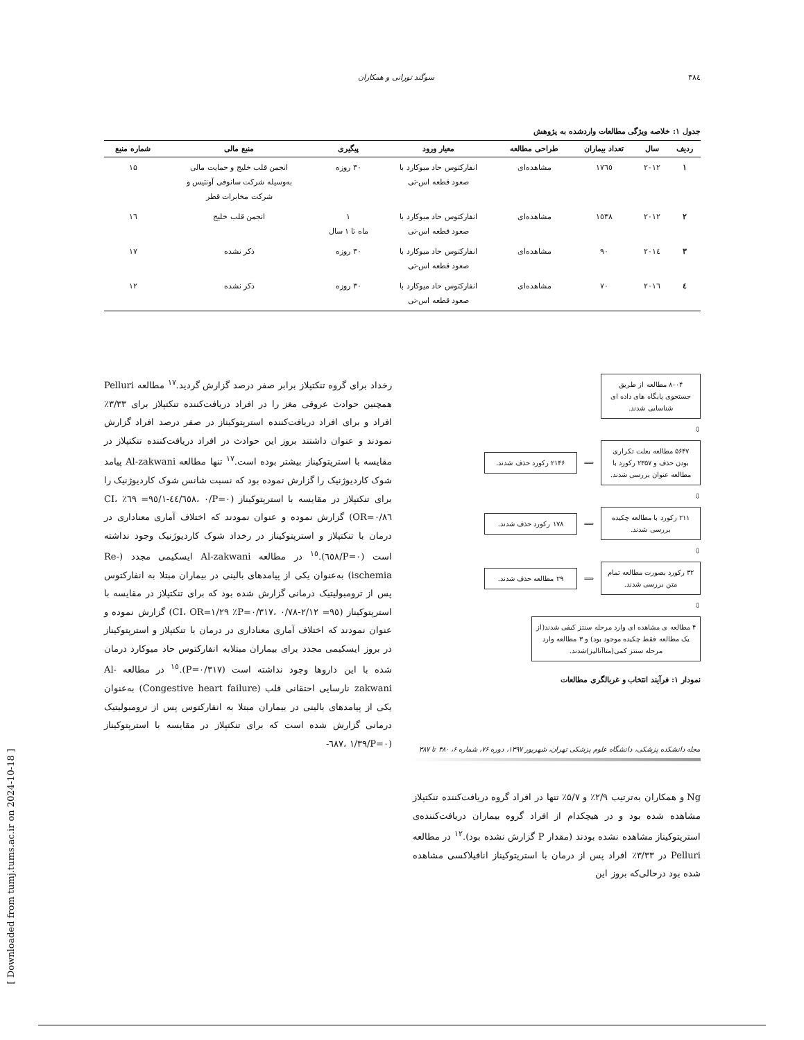۳۸٤ سوگند تورانی و همکاران
جدول ۱: خلاصه ویژگی مطالعات واردشده به پژوهش
| ردیف | سال | تعداد بیماران | طراحی مطالعه | معیار ورود | پیگیری | منبع مالی | شماره منبع |
| --- | --- | --- | --- | --- | --- | --- | --- |
| ۱ | ۲۰۱۲ | ۱۷٦٥ | مشاهده‌ای | انفارکتوس حاد میوکارد با صعود قطعه اس-تی | ۳۰ روزه | انجمن قلب خلیج و حمایت مالی به‌وسیله شرکت سانوفی آونتیس و شرکت مخابرات قطر | ۱۵ |
| ۲ | ۲۰۱۲ | ۱٥۳۸ | مشاهده‌ای | انفارکتوس حاد میوکارد با صعود قطعه اس-تی | ۱ ماه تا ۱ سال | انجمن قلب خلیج | ۱٦ |
| ۳ | ۲۰۱٤ | ۹۰ | مشاهده‌ای | انفارکتوس حاد میوکارد با صعود قطعه اس-تی | ۳۰ روزه | ذکر نشده | ۱۷ |
| ٤ | ۲۰۱٦ | ۷۰ | مشاهده‌ای | انفارکتوس حاد میوکارد با صعود قطعه اس-تی | ۳۰ روزه | ذکر نشده | ۱۲ |
۸۰۰۴ مطالعه از طریق جستجوی پایگاه های داده ای شناسایی شدند.
⇩
۵۶۴۷ مطالعه بعلت تکراری بودن حذف و ۲۳۵۷ رکورد با مطالعه عنوان بررسی شدند.
⟹
۲۱۴۶ رکورد حذف شدند.
⇩
۲۱۱ رکورد با مطالعه چکیده بررسی شدند.
⟹
۱۷۸ رکورد حذف شدند.
⇩
۳۲ رکورد بصورت مطالعه تمام متن بررسی شدند.
⟹
۲۹ مطالعه حذف شدند.
⇩
۴ مطالعه ی مشاهده ای وارد مرحله سنتز کیفی شدند(از یک مطالعه فقط چکیده موجود بود) و ۳ مطالعه وارد مرحله سنتز کمی(متاآنالیز)شدند.
نمودار ۱: فرآیند انتخاب و غربالگری مطالعات
Ng و همکاران به‌ترتیب ۲/۹٪ و ۵/۷٪ تنها در افراد گروه دریافت‌کننده تنکتپلاز مشاهده شده بود و در هیچکدام از افراد گروه بیماران دریافت‌کننده‌ی استرپتوکیناز مشاهده نشده بودند (مقدار P گزارش نشده بود).<sup>۱۲</sup> در مطالعه Pelluri در ۳/۳۳٪ افراد پس از درمان با استرپتوکیناز انافیلاکسی مشاهده شده بود درحالی‌که بروز این
رخداد برای گروه تنکتپلاز برابر صفر درصد گزارش گردید.<sup>۱۷</sup> مطالعه Pelluri همچنین حوادث عروقی مغز را در افراد دریافت‌کننده تنکتپلاز برای ۳/۳۳٪ افراد و برای افراد دریافت‌کننده استرپتوکیناز در صفر درصد افراد گزارش نمودند و عنوان داشتند بروز این حوادث در افراد دریافت‌کننده تنکتپلاز در مقایسه با استرپتوکیناز بیشتر بوده است.<sup>۱۷</sup> تنها مطالعه Al-zakwani پیامد شوک کاردیوژنیک را گزارش نموده بود که نسبت شانس شوک کاردیوژنیک را برای تنکتپلاز در مقایسه با استرپتوکیناز (P=۰/٦٥۸، ۰/٤٤-۱/٦۹ =۹٥٪ CI، OR=۰/۸٦) گزارش نموده و عنوان نمودند که اختلاف آماری معناداری در درمان با تنکتپلاز و استرپتوکیناز در رخداد شوک کاردیوژنیک وجود نداشته است (P=۰/٦٥۸).<sup>۱٥</sup> در مطالعه Al-zakwani ایسکیمی مجدد (Re-ischemia) به‌عنوان یکی از پیامدهای بالینی در بیماران مبتلا به انفارکتوس پس از ترومبولیتیک درمانی گزارش شده بود که برای تنکتپلاز در مقایسه با استرپتوکیناز (P=۰/۳۱۷، ۰/۷۸-۲/۱۲ =۹٥٪ CI، OR=۱/۲۹) گزارش نموده و عنوان نمودند که اختلاف آماری معناداری در درمان با تنکتپلاز و استرپتوکیناز در بروز ایسکیمی مجدد برای بیماران مبتلابه انفارکتوس حاد میوکارد درمان شده با این داروها وجود نداشته است (P=۰/۳۱۷).<sup>۱٥</sup> در مطالعه Al-zakwani نارسایی احتقانی قلب (Congestive heart failure) به‌عنوان یکی از پیامدهای بالینی در بیماران مبتلا به انفارکتوس پس از ترومبولیتیک درمانی گزارش شده است که برای تنکتپلاز در مقایسه با استرپتوکیناز (P=۰/٦۸۷، ۱/۳۹-
مجله دانشکده پزشکی، دانشگاه علوم پزشکی تهران، شهریور ۱۳۹۷، دوره ۷۶، شماره ۶، ۳۸۰ تا ۳۸۷
[ Downloaded from tumj.tums.ac.ir on 2024-10-18 ]